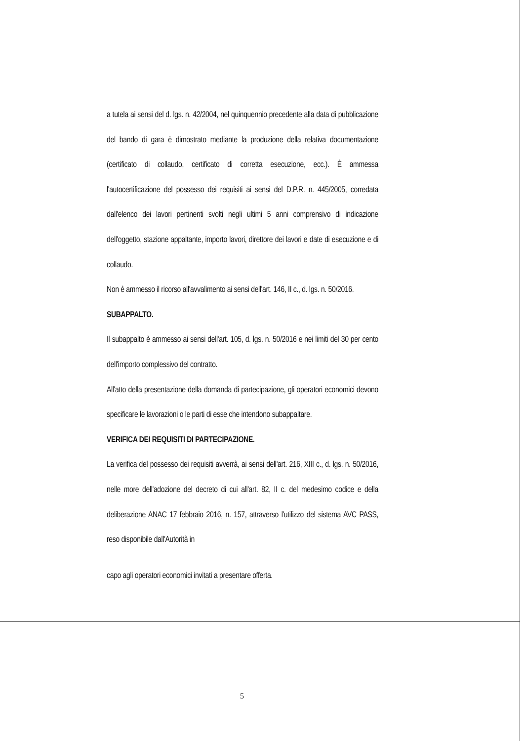a tutela ai sensi del d. lgs. n. 42/2004, nel quinquennio precedente alla data di pubblicazione del bando di gara è dimostrato mediante la produzione della relativa documentazione (certificato di collaudo, certificato di corretta esecuzione, ecc.). È ammessa l'autocertificazione del possesso dei requisiti ai sensi del D.P.R. n. 445/2005, corredata dall'elenco dei lavori pertinenti svolti negli ultimi 5 anni comprensivo di indicazione dell'oggetto, stazione appaltante, importo lavori, direttore dei lavori e date di esecuzione e di collaudo.
Non è ammesso il ricorso all'avvalimento ai sensi dell'art. 146, II c., d. lgs. n. 50/2016.
SUBAPPALTO.
Il subappalto è ammesso ai sensi dell'art. 105, d. lgs. n. 50/2016 e nei limiti del 30 per cento dell'importo complessivo del contratto.
All'atto della presentazione della domanda di partecipazione, gli operatori economici devono specificare le lavorazioni o le parti di esse che intendono subappaltare.
VERIFICA DEI REQUISITI DI PARTECIPAZIONE.
La verifica del possesso dei requisiti avverrà, ai sensi dell'art. 216, XIII c., d. lgs. n. 50/2016, nelle more dell'adozione del decreto di cui all'art. 82, II c. del medesimo codice e della deliberazione ANAC 17 febbraio 2016, n. 157, attraverso l'utilizzo del sistema AVC PASS, reso disponibile dall'Autorità in
capo agli operatori economici invitati a presentare offerta.
5